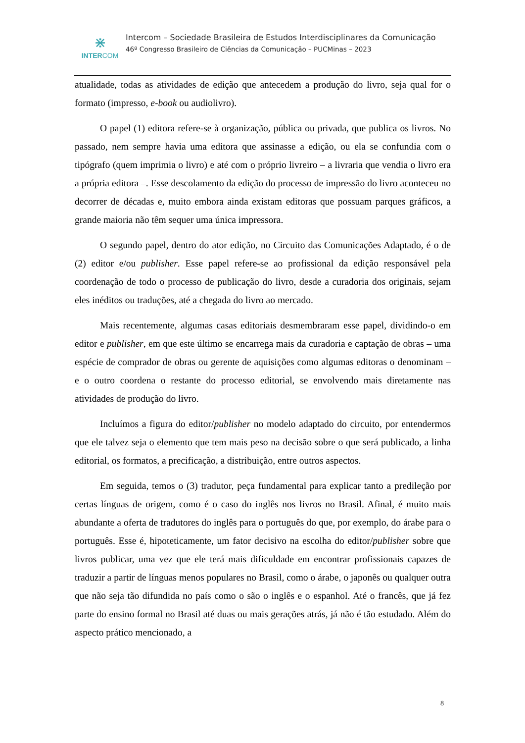⋇
INTERCOM
Intercom – Sociedade Brasileira de Estudos Interdisciplinares da Comunicação
46º Congresso Brasileiro de Ciências da Comunicação – PUCMinas – 2023
atualidade, todas as atividades de edição que antecedem a produção do livro, seja qual for o formato (impresso, e-book ou audiolivro).
O papel (1) editora refere-se à organização, pública ou privada, que publica os livros. No passado, nem sempre havia uma editora que assinasse a edição, ou ela se confundia com o tipógrafo (quem imprimia o livro) e até com o próprio livreiro – a livraria que vendia o livro era a própria editora –. Esse descolamento da edição do processo de impressão do livro aconteceu no decorrer de décadas e, muito embora ainda existam editoras que possuam parques gráficos, a grande maioria não têm sequer uma única impressora.
O segundo papel, dentro do ator edição, no Circuito das Comunicações Adaptado, é o de (2) editor e/ou publisher. Esse papel refere-se ao profissional da edição responsável pela coordenação de todo o processo de publicação do livro, desde a curadoria dos originais, sejam eles inéditos ou traduções, até a chegada do livro ao mercado.
Mais recentemente, algumas casas editoriais desmembraram esse papel, dividindo-o em editor e publisher, em que este último se encarrega mais da curadoria e captação de obras – uma espécie de comprador de obras ou gerente de aquisições como algumas editoras o denominam – e o outro coordena o restante do processo editorial, se envolvendo mais diretamente nas atividades de produção do livro.
Incluímos a figura do editor/publisher no modelo adaptado do circuito, por entendermos que ele talvez seja o elemento que tem mais peso na decisão sobre o que será publicado, a linha editorial, os formatos, a precificação, a distribuição, entre outros aspectos.
Em seguida, temos o (3) tradutor, peça fundamental para explicar tanto a predileção por certas línguas de origem, como é o caso do inglês nos livros no Brasil. Afinal, é muito mais abundante a oferta de tradutores do inglês para o português do que, por exemplo, do árabe para o português. Esse é, hipoteticamente, um fator decisivo na escolha do editor/publisher sobre que livros publicar, uma vez que ele terá mais dificuldade em encontrar profissionais capazes de traduzir a partir de línguas menos populares no Brasil, como o árabe, o japonês ou qualquer outra que não seja tão difundida no país como o são o inglês e o espanhol. Até o francês, que já fez parte do ensino formal no Brasil até duas ou mais gerações atrás, já não é tão estudado. Além do aspecto prático mencionado, a
8